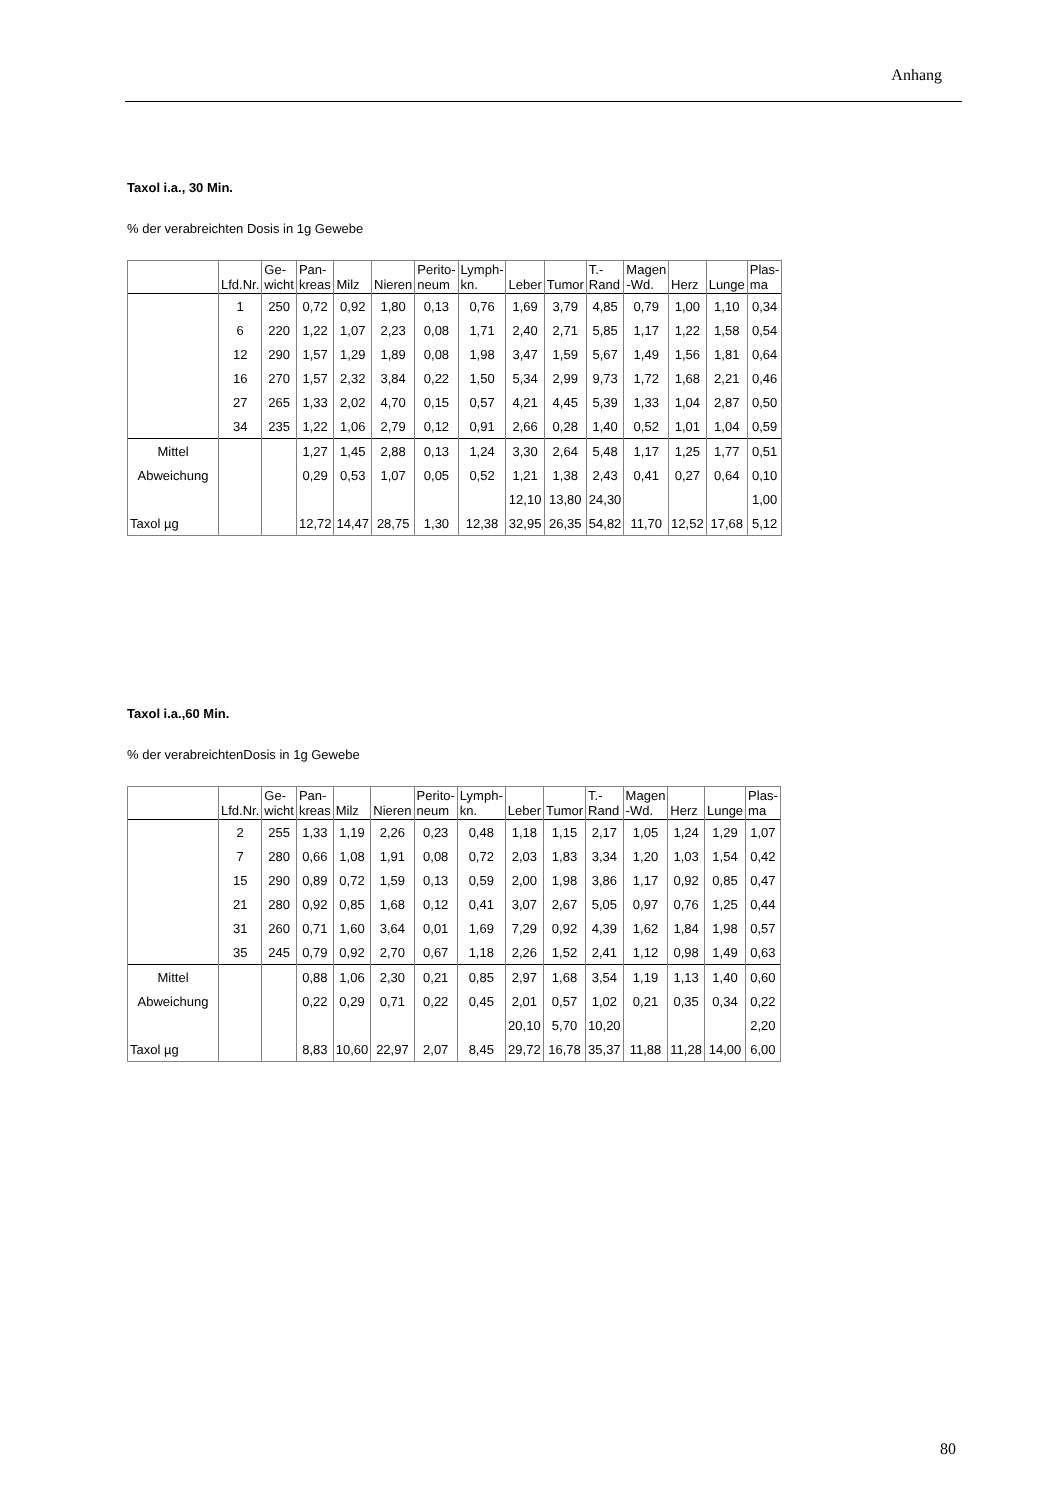Anhang
Taxol i.a., 30 Min.
% der verabreichten Dosis in 1g Gewebe
| | Lfd.Nr. | Ge- wicht | Pan- kreas | Milz | Nieren | Perito- neum | Lymph- kn. | Leber | Tumor | T.- Rand | Magen -Wd. | Herz | Lunge | Plas- ma |
| --- | --- | --- | --- | --- | --- | --- | --- | --- | --- | --- | --- | --- | --- | --- |
| | 1 | 250 | 0,72 | 0,92 | 1,80 | 0,13 | 0,76 | 1,69 | 3,79 | 4,85 | 0,79 | 1,00 | 1,10 | 0,34 |
| | 6 | 220 | 1,22 | 1,07 | 2,23 | 0,08 | 1,71 | 2,40 | 2,71 | 5,85 | 1,17 | 1,22 | 1,58 | 0,54 |
| | 12 | 290 | 1,57 | 1,29 | 1,89 | 0,08 | 1,98 | 3,47 | 1,59 | 5,67 | 1,49 | 1,56 | 1,81 | 0,64 |
| | 16 | 270 | 1,57 | 2,32 | 3,84 | 0,22 | 1,50 | 5,34 | 2,99 | 9,73 | 1,72 | 1,68 | 2,21 | 0,46 |
| | 27 | 265 | 1,33 | 2,02 | 4,70 | 0,15 | 0,57 | 4,21 | 4,45 | 5,39 | 1,33 | 1,04 | 2,87 | 0,50 |
| | 34 | 235 | 1,22 | 1,06 | 2,79 | 0,12 | 0,91 | 2,66 | 0,28 | 1,40 | 0,52 | 1,01 | 1,04 | 0,59 |
| Mittel | | | 1,27 | 1,45 | 2,88 | 0,13 | 1,24 | 3,30 | 2,64 | 5,48 | 1,17 | 1,25 | 1,77 | 0,51 |
| Abweichung | | | 0,29 | 0,53 | 1,07 | 0,05 | 0,52 | 1,21 | 1,38 | 2,43 | 0,41 | 0,27 | 0,64 | 0,10 |
| | | | | | | | | 12,10 | 13,80 | 24,30 | | | | 1,00 |
| Taxol µg | | | 12,72 | 14,47 | 28,75 | 1,30 | 12,38 | 32,95 | 26,35 | 54,82 | 11,70 | 12,52 | 17,68 | 5,12 |
Taxol i.a.,60 Min.
% der verabreichtenDosis in 1g Gewebe
| | Lfd.Nr. | Ge- wicht | Pan- kreas | Milz | Nieren | Perito- neum | Lymph- kn. | Leber | Tumor | T.- Rand | Magen -Wd. | Herz | Lunge | Plas- ma |
| --- | --- | --- | --- | --- | --- | --- | --- | --- | --- | --- | --- | --- | --- | --- |
| | 2 | 255 | 1,33 | 1,19 | 2,26 | 0,23 | 0,48 | 1,18 | 1,15 | 2,17 | 1,05 | 1,24 | 1,29 | 1,07 |
| | 7 | 280 | 0,66 | 1,08 | 1,91 | 0,08 | 0,72 | 2,03 | 1,83 | 3,34 | 1,20 | 1,03 | 1,54 | 0,42 |
| | 15 | 290 | 0,89 | 0,72 | 1,59 | 0,13 | 0,59 | 2,00 | 1,98 | 3,86 | 1,17 | 0,92 | 0,85 | 0,47 |
| | 21 | 280 | 0,92 | 0,85 | 1,68 | 0,12 | 0,41 | 3,07 | 2,67 | 5,05 | 0,97 | 0,76 | 1,25 | 0,44 |
| | 31 | 260 | 0,71 | 1,60 | 3,64 | 0,01 | 1,69 | 7,29 | 0,92 | 4,39 | 1,62 | 1,84 | 1,98 | 0,57 |
| | 35 | 245 | 0,79 | 0,92 | 2,70 | 0,67 | 1,18 | 2,26 | 1,52 | 2,41 | 1,12 | 0,98 | 1,49 | 0,63 |
| Mittel | | | 0,88 | 1,06 | 2,30 | 0,21 | 0,85 | 2,97 | 1,68 | 3,54 | 1,19 | 1,13 | 1,40 | 0,60 |
| Abweichung | | | 0,22 | 0,29 | 0,71 | 0,22 | 0,45 | 2,01 | 0,57 | 1,02 | 0,21 | 0,35 | 0,34 | 0,22 |
| | | | | | | | | 20,10 | 5,70 | 10,20 | | | | 2,20 |
| Taxol µg | | | 8,83 | 10,60 | 22,97 | 2,07 | 8,45 | 29,72 | 16,78 | 35,37 | 11,88 | 11,28 | 14,00 | 6,00 |
80